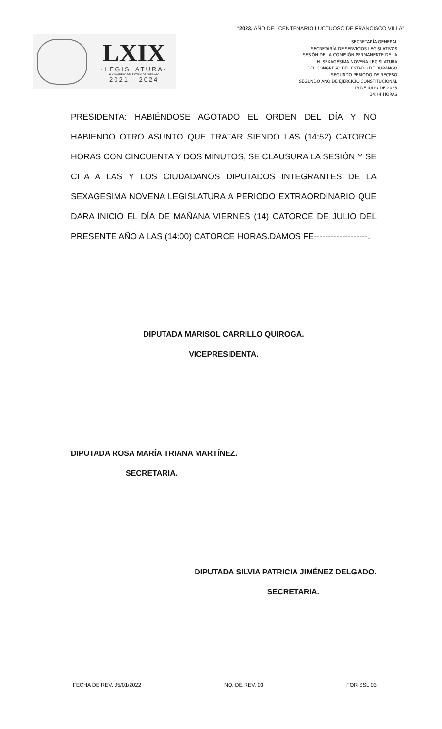“2023, AÑO DEL CENTENARIO LUCTUOSO DE FRANCISCO VILLA”
LXIX
·LEGISLATURA·
H. CONGRESO DEL ESTADO DE DURANGO
2021 - 2024
SECRETARÍA GENERAL
SECRETARÍA DE SERVICIOS LEGISLATIVOS
SESIÓN DE LA COMISIÓN PERMANENTE DE LA
H. SEXAGÉSIMA NOVENA LEGISLATURA
DEL CONGRESO DEL ESTADO DE DURANGO
SEGUNDO PERIODO DE RECESO
SEGUNDO AÑO DE EJERCICIO CONSTITUCIONAL
13 DE JULIO DE 2023
14:44 HORAS
PRESIDENTA: HABIÉNDOSE AGOTADO EL ORDEN DEL DÍA Y NO HABIENDO OTRO ASUNTO QUE TRATAR SIENDO LAS (14:52) CATORCE HORAS CON CINCUENTA Y DOS MINUTOS, SE CLAUSURA LA SESIÓN Y SE CITA A LAS Y LOS CIUDADANOS DIPUTADOS INTEGRANTES DE LA SEXAGESIMA NOVENA LEGISLATURA A PERIODO EXTRAORDINARIO QUE DARA INICIO EL DÍA DE MAÑANA VIERNES (14) CATORCE DE JULIO DEL PRESENTE AÑO A LAS (14:00) CATORCE HORAS.DAMOS FE-------------------.
DIPUTADA MARISOL CARRILLO QUIROGA.
VICEPRESIDENTA.
DIPUTADA ROSA MARÍA TRIANA MARTÍNEZ.
SECRETARIA.
DIPUTADA SILVIA PATRICIA JIMÉNEZ DELGADO.
SECRETARIA.
FECHA DE REV. 05/01/2022 NO. DE REV. 03 FOR SSL 03